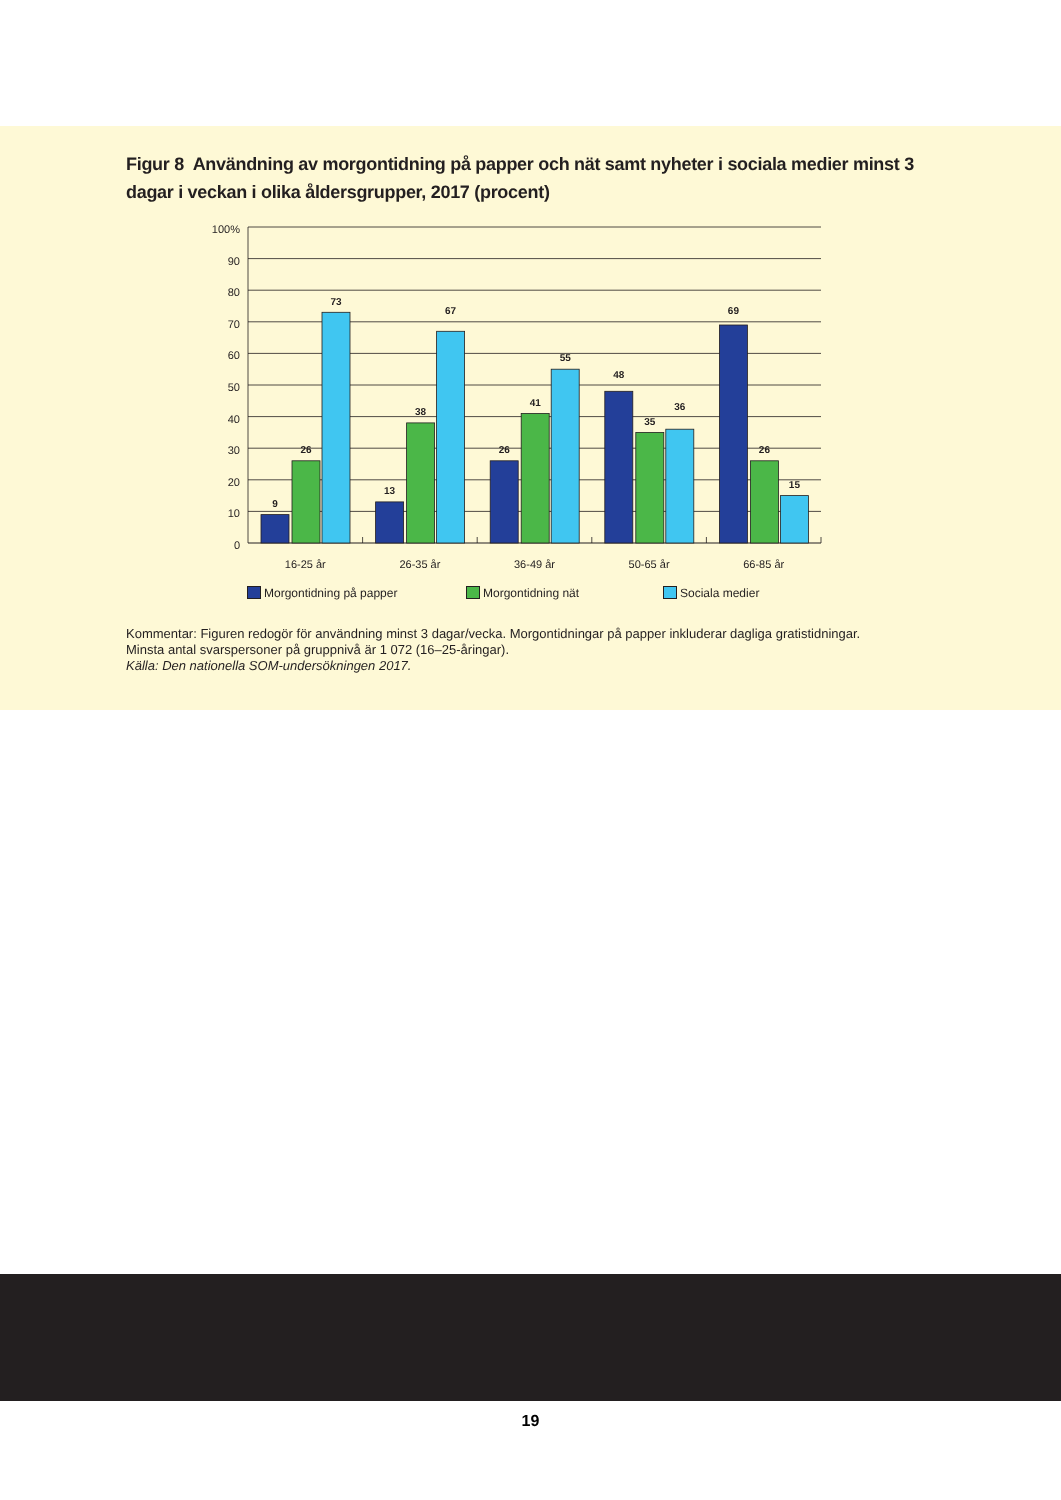Figur 8 Användning av morgontidning på papper och nät samt nyheter i sociala medier minst 3 dagar i veckan i olika åldersgrupper, 2017 (procent)
100%
90
80
70
60
50
40
30
20
10
0
9
26
73
13
38
67
26
41
55
48
35
36
69
26
15
16-25 år
26-35 år
36-49 år
50-65 år
66-85 år
Morgontidning på papper Morgontidning nät Sociala medier
Kommentar: Figuren redogör för användning minst 3 dagar/vecka. Morgontidningar på papper inkluderar dagliga gratistidningar.
Minsta antal svarspersoner på gruppnivå är 1 072 (16–25-åringar).
Källa: Den nationella SOM-undersökningen 2017.
19